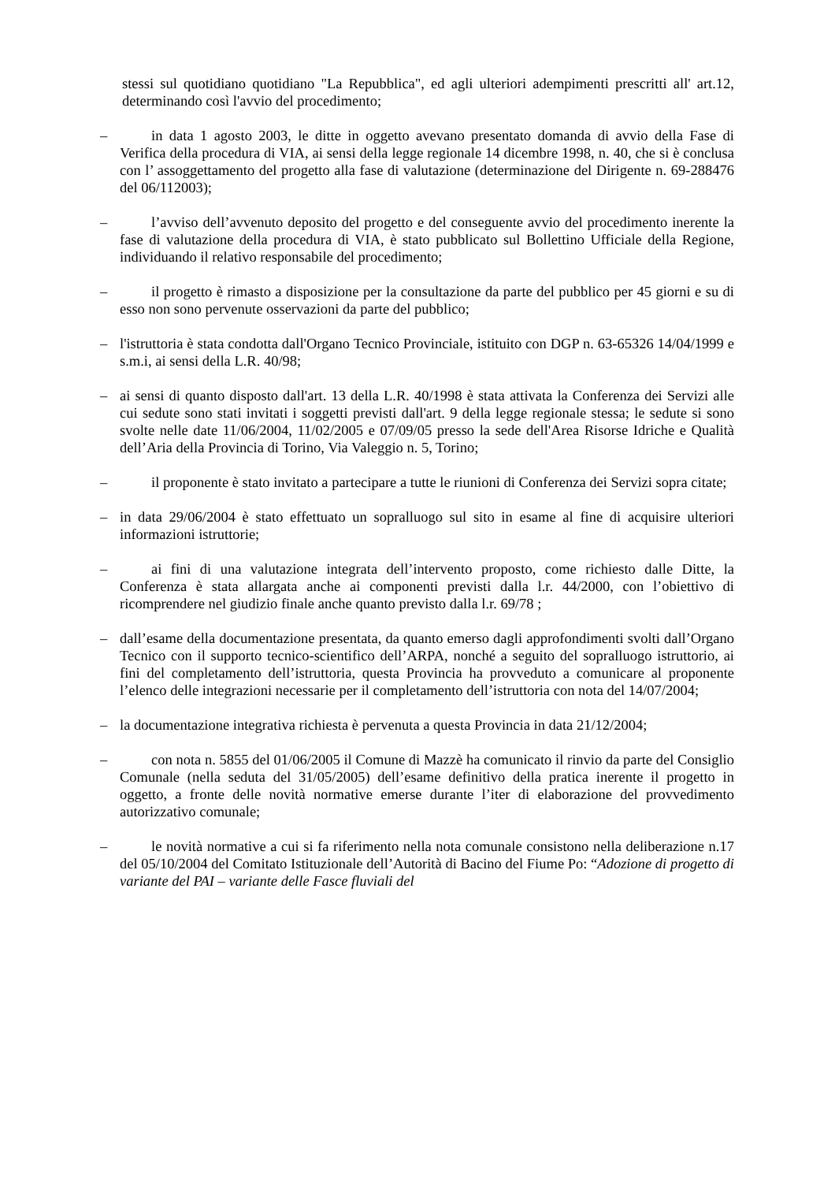stessi sul quotidiano quotidiano "La Repubblica", ed agli ulteriori adempimenti prescritti all' art.12, determinando così l'avvio del procedimento;
– in data 1 agosto 2003, le ditte in oggetto avevano presentato domanda di avvio della Fase di Verifica della procedura di VIA, ai sensi della legge regionale 14 dicembre 1998, n. 40, che si è conclusa con l’ assoggettamento del progetto alla fase di valutazione (determinazione del Dirigente n. 69-288476 del 06/112003);
– l’avviso dell’avvenuto deposito del progetto e del conseguente avvio del procedimento inerente la fase di valutazione della procedura di VIA, è stato pubblicato sul Bollettino Ufficiale della Regione, individuando il relativo responsabile del procedimento;
– il progetto è rimasto a disposizione per la consultazione da parte del pubblico per 45 giorni e su di esso non sono pervenute osservazioni da parte del pubblico;
– l'istruttoria è stata condotta dall'Organo Tecnico Provinciale, istituito con DGP n. 63-65326 14/04/1999 e s.m.i, ai sensi della L.R. 40/98;
– ai sensi di quanto disposto dall'art. 13 della L.R. 40/1998 è stata attivata la Conferenza dei Servizi alle cui sedute sono stati invitati i soggetti previsti dall'art. 9 della legge regionale stessa; le sedute si sono svolte nelle date 11/06/2004, 11/02/2005 e 07/09/05 presso la sede dell'Area Risorse Idriche e Qualità dell’Aria della Provincia di Torino, Via Valeggio n. 5, Torino;
– il proponente è stato invitato a partecipare a tutte le riunioni di Conferenza dei Servizi sopra citate;
– in data 29/06/2004 è stato effettuato un sopralluogo sul sito in esame al fine di acquisire ulteriori informazioni istruttorie;
– ai fini di una valutazione integrata dell’intervento proposto, come richiesto dalle Ditte, la Conferenza è stata allargata anche ai componenti previsti dalla l.r. 44/2000, con l’obiettivo di ricomprendere nel giudizio finale anche quanto previsto dalla l.r. 69/78 ;
– dall’esame della documentazione presentata, da quanto emerso dagli approfondimenti svolti dall’Organo Tecnico con il supporto tecnico-scientifico dell’ARPA, nonché a seguito del sopralluogo istruttorio, ai fini del completamento dell’istruttoria, questa Provincia ha provveduto a comunicare al proponente l’elenco delle integrazioni necessarie per il completamento dell’istruttoria con nota del 14/07/2004;
– la documentazione integrativa richiesta è pervenuta a questa Provincia in data 21/12/2004;
– con nota n. 5855 del 01/06/2005 il Comune di Mazzè ha comunicato il rinvio da parte del Consiglio Comunale (nella seduta del 31/05/2005) dell’esame definitivo della pratica inerente il progetto in oggetto, a fronte delle novità normative emerse durante l’iter di elaborazione del provvedimento autorizzativo comunale;
– le novità normative a cui si fa riferimento nella nota comunale consistono nella deliberazione n.17 del 05/10/2004 del Comitato Istituzionale dell’Autorità di Bacino del Fiume Po: “Adozione di progetto di variante del PAI – variante delle Fasce fluviali del